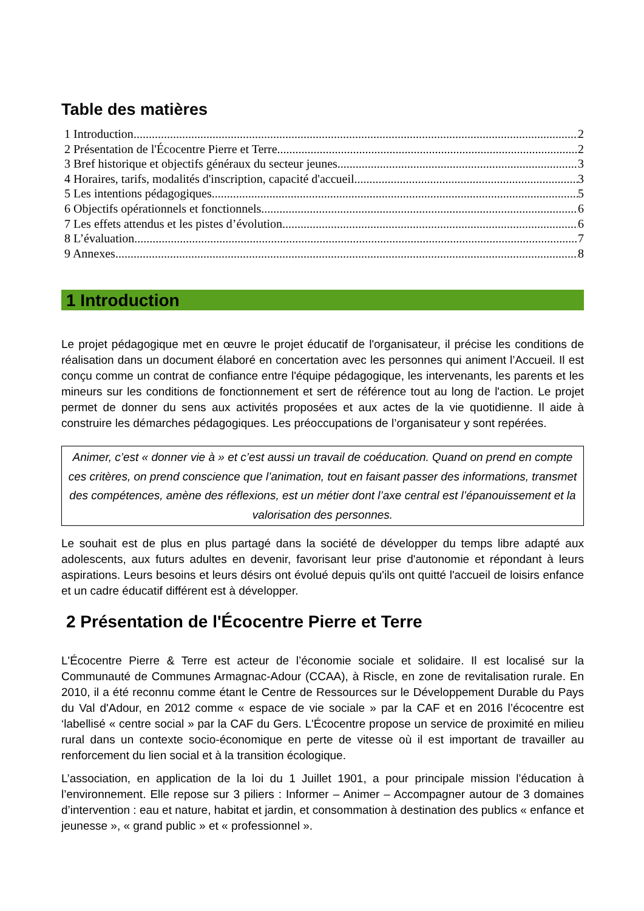Table des matières
1 Introduction 2
2 Présentation de l'Écocentre Pierre et Terre 2
3 Bref historique et objectifs généraux du secteur jeunes 3
4 Horaires, tarifs, modalités d'inscription, capacité d'accueil 3
5 Les intentions pédagogiques 5
6 Objectifs opérationnels et fonctionnels 6
7 Les effets attendus et les pistes d’évolution 6
8 L’évaluation 7
9 Annexes 8
1 Introduction
Le projet pédagogique met en œuvre le projet éducatif de l'organisateur, il précise les conditions de réalisation dans un document élaboré en concertation avec les personnes qui animent l’Accueil. Il est conçu comme un contrat de confiance entre l'équipe pédagogique, les intervenants, les parents et les mineurs sur les conditions de fonctionnement et sert de référence tout au long de l'action. Le projet permet de donner du sens aux activités proposées et aux actes de la vie quotidienne. Il aide à construire les démarches pédagogiques. Les préoccupations de l’organisateur y sont repérées.
Animer, c’est « donner vie à » et c’est aussi un travail de coéducation. Quand on prend en compte ces critères, on prend conscience que l’animation, tout en faisant passer des informations, transmet des compétences, amène des réflexions, est un métier dont l’axe central est l’épanouissement et la valorisation des personnes.
Le souhait est de plus en plus partagé dans la société de développer du temps libre adapté aux adolescents, aux futurs adultes en devenir, favorisant leur prise d'autonomie et répondant à leurs aspirations. Leurs besoins et leurs désirs ont évolué depuis qu'ils ont quitté l'accueil de loisirs enfance et un cadre éducatif différent est à développer.
2 Présentation de l'Écocentre Pierre et Terre
L'Écocentre Pierre & Terre est acteur de l’économie sociale et solidaire. Il est localisé sur la Communauté de Communes Armagnac-Adour (CCAA), à Riscle, en zone de revitalisation rurale. En 2010, il a été reconnu comme étant le Centre de Ressources sur le Développement Durable du Pays du Val d'Adour, en 2012 comme « espace de vie sociale » par la CAF et en 2016 l’écocentre est ‘labellisé « centre social » par la CAF du Gers. L'Écocentre propose un service de proximité en milieu rural dans un contexte socio-économique en perte de vitesse où il est important de travailler au renforcement du lien social et à la transition écologique.
L’association, en application de la loi du 1 Juillet 1901, a pour principale mission l’éducation à l’environnement. Elle repose sur 3 piliers : Informer – Animer – Accompagner autour de 3 domaines d’intervention : eau et nature, habitat et jardin, et consommation à destination des publics « enfance et jeunesse », « grand public » et « professionnel ».